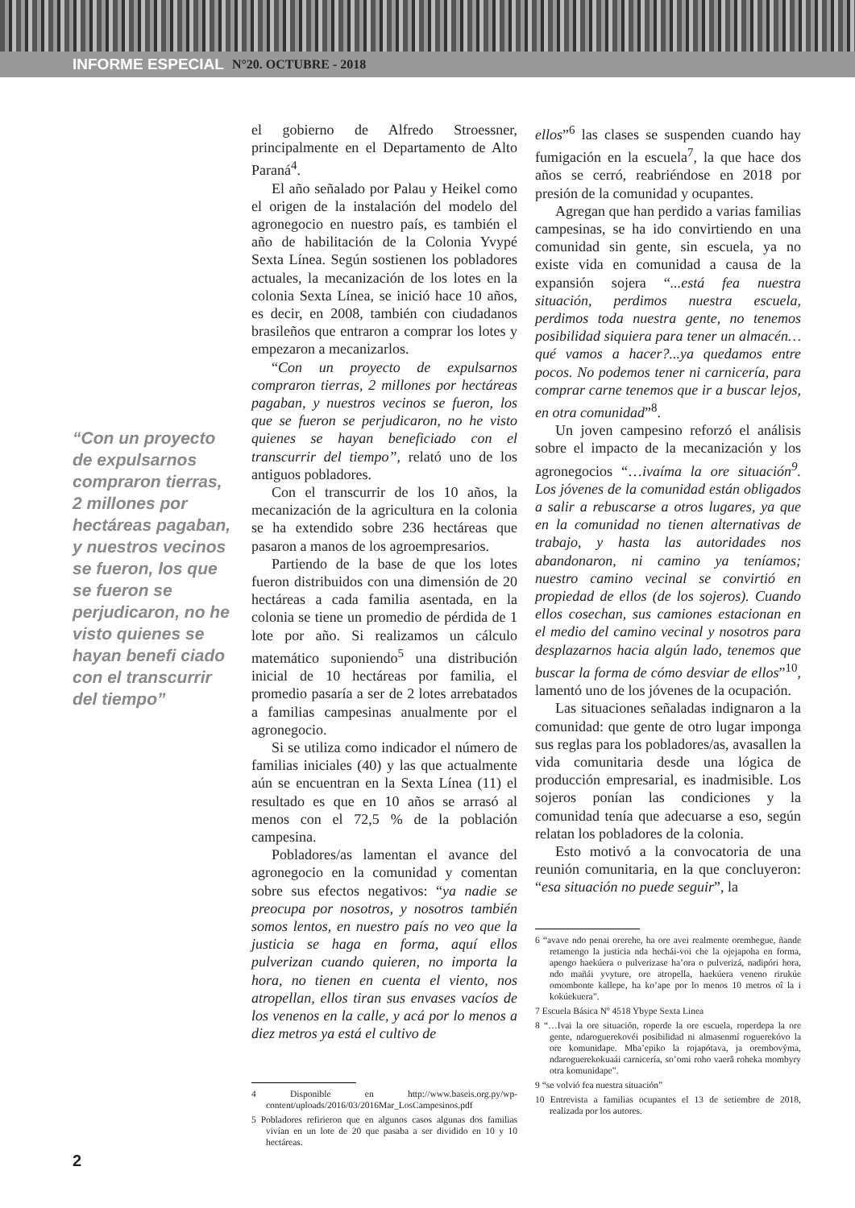INFORME ESPECIAL N°20. OCTUBRE - 2018
“Con un proyecto de expulsarnos compraron tierras, 2 millones por hectáreas pagaban, y nuestros vecinos se fueron, los que se fueron se perjudicaron, no he visto quienes se hayan benefi ciado con el transcurrir del tiempo”
el gobierno de Alfredo Stroessner, principalmente en el Departamento de Alto Paraná<sup>4</sup>.
El año señalado por Palau y Heikel como el origen de la instalación del modelo del agronegocio en nuestro país, es también el año de habilitación de la Colonia Yvypé Sexta Línea. Según sostienen los pobladores actuales, la mecanización de los lotes en la colonia Sexta Línea, se inició hace 10 años, es decir, en 2008, también con ciudadanos brasileños que entraron a comprar los lotes y empezaron a mecanizarlos.
“Con un proyecto de expulsarnos compraron tierras, 2 millones por hectáreas pagaban, y nuestros vecinos se fueron, los que se fueron se perjudicaron, no he visto quienes se hayan beneficiado con el transcurrir del tiempo”, relató uno de los antiguos pobladores.
Con el transcurrir de los 10 años, la mecanización de la agricultura en la colonia se ha extendido sobre 236 hectáreas que pasaron a manos de los agroempresarios.
Partiendo de la base de que los lotes fueron distribuidos con una dimensión de 20 hectáreas a cada familia asentada, en la colonia se tiene un promedio de pérdida de 1 lote por año. Si realizamos un cálculo matemático suponiendo<sup>5</sup> una distribución inicial de 10 hectáreas por familia, el promedio pasaría a ser de 2 lotes arrebatados a familias campesinas anualmente por el agronegocio.
Si se utiliza como indicador el número de familias iniciales (40) y las que actualmente aún se encuentran en la Sexta Línea (11) el resultado es que en 10 años se arrasó al menos con el 72,5 % de la población campesina.
Pobladores/as lamentan el avance del agronegocio en la comunidad y comentan sobre sus efectos negativos: “ya nadie se preocupa por nosotros, y nosotros también somos lentos, en nuestro país no veo que la justicia se haga en forma, aquí ellos pulverizan cuando quieren, no importa la hora, no tienen en cuenta el viento, nos atropellan, ellos tiran sus envases vacíos de los venenos en la calle, y acá por lo menos a diez metros ya está el cultivo de
4 Disponible en http://www.baseis.org.py/wp-content/uploads/2016/03/2016Mar_LosCampesinos.pdf
5 Pobladores refirieron que en algunos casos algunas dos familias vivían en un lote de 20 que pasaba a ser dividido en 10 y 10 hectáreas.
ellos”<sup>6</sup> las clases se suspenden cuando hay fumigación en la escuela<sup>7</sup>, la que hace dos años se cerró, reabriéndose en 2018 por presión de la comunidad y ocupantes.
Agregan que han perdido a varias familias campesinas, se ha ido convirtiendo en una comunidad sin gente, sin escuela, ya no existe vida en comunidad a causa de la expansión sojera “...está fea nuestra situación, perdimos nuestra escuela, perdimos toda nuestra gente, no tenemos posibilidad siquiera para tener un almacén…qué vamos a hacer?...ya quedamos entre pocos. No podemos tener ni carnicería, para comprar carne tenemos que ir a buscar lejos, en otra comunidad”<sup>8</sup>.
Un joven campesino reforzó el análisis sobre el impacto de la mecanización y los agronegocios “…ivaíma la ore situación<sup>9</sup>. Los jóvenes de la comunidad están obligados a salir a rebuscarse a otros lugares, ya que en la comunidad no tienen alternativas de trabajo, y hasta las autoridades nos abandonaron, ni camino ya teníamos; nuestro camino vecinal se convirtió en propiedad de ellos (de los sojeros). Cuando ellos cosechan, sus camiones estacionan en el medio del camino vecinal y nosotros para desplazarnos hacia algún lado, tenemos que buscar la forma de cómo desviar de ellos”<sup>10</sup>, lamentó uno de los jóvenes de la ocupación.
Las situaciones señaladas indignaron a la comunidad: que gente de otro lugar imponga sus reglas para los pobladores/as, avasallen la vida comunitaria desde una lógica de producción empresarial, es inadmisible. Los sojeros ponían las condiciones y la comunidad tenía que adecuarse a eso, según relatan los pobladores de la colonia.
Esto motivó a la convocatoria de una reunión comunitaria, en la que concluyeron: “esa situación no puede seguir”, la
6 “avave ndo penai orerehe, ha ore avei realmente orembegue, ñande retamengo la justicia nda hechái-voi che la ojejapoha en forma, apengo haekúera o pulverizase ha’ora o pulverizá, nadipóri hora, ndo mañái yvyture, ore atropella, haekúera veneno rirukúe omombonte kallepe, ha ko’ape por lo menos 10 metros oî la i kokúekuera”.
7 Escuela Básica Nº 4518 Ybype Sexta Linea
8 “…Ivai la ore situación, roperde la ore escuela, roperdepa la ore gente, ndaroguerekovéi posibilidad ni almasenmí roguerekóvo la ore komunidape. Mba’epiko la rojapótava, ja orembovýma, ndaroguerekokuaái carnicería, so’omi roho vaerâ roheka mombyry otra komunidape”.
9 “se volvió fea nuestra situación”
10 Entrevista a familias ocupantes el 13 de setiembre de 2018, realizada por los autores.
2